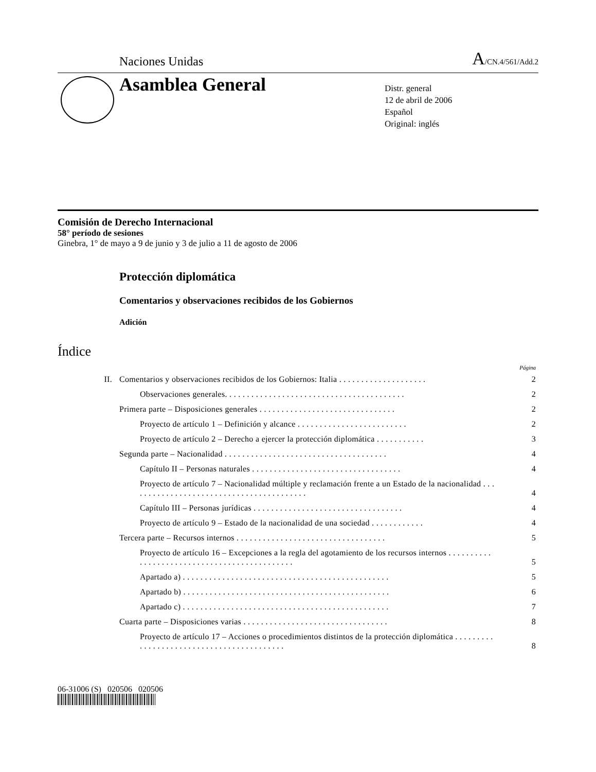Naciones Unidas A/CN.4/561/Add.2
Asamblea General
Distr. general
12 de abril de 2006
Español
Original: inglés
Comisión de Derecho Internacional
58° período de sesiones
Ginebra, 1° de mayo a 9 de junio y 3 de julio a 11 de agosto de 2006
Protección diplomática
Comentarios y observaciones recibidos de los Gobiernos
Adición
Índice
Página
II. Comentarios y observaciones recibidos de los Gobiernos: Italia . . . . . . . . . . . . . . . . . . . . 2
Observaciones generales. . . . . . . . . . . . . . . . . . . . . . . . . . . . . . . . . . . . . . . . . 2
Primera parte – Disposiciones generales . . . . . . . . . . . . . . . . . . . . . . . . . . . . . . . 2
Proyecto de artículo 1 – Definición y alcance . . . . . . . . . . . . . . . . . . . . . . . . . 2
Proyecto de artículo 2 – Derecho a ejercer la protección diplomática . . . . . . . . . . . 3
Segunda parte – Nacionalidad . . . . . . . . . . . . . . . . . . . . . . . . . . . . . . . . . . . . . 4
Capítulo II – Personas naturales . . . . . . . . . . . . . . . . . . . . . . . . . . . . . . . . . . 4
Proyecto de artículo 7 – Nacionalidad múltiple y reclamación frente a un Estado de la nacionalidad . . . . . . . . . . . . . . . . . . . . . . . . . . . . . . . . . . . . . . . . . 4
Capítulo III – Personas jurídicas . . . . . . . . . . . . . . . . . . . . . . . . . . . . . . . . . . 4
Proyecto de artículo 9 – Estado de la nacionalidad de una sociedad . . . . . . . . . . . . 4
Tercera parte – Recursos internos . . . . . . . . . . . . . . . . . . . . . . . . . . . . . . . . . . 5
Proyecto de artículo 16 – Excepciones a la regla del agotamiento de los recursos internos . . . . . . . . . . . . . . . . . . . . . . . . . . . . . . . . . . . . . . . . . . . . . 5
Apartado a) . . . . . . . . . . . . . . . . . . . . . . . . . . . . . . . . . . . . . . . . . . . . . . . 5
Apartado b) . . . . . . . . . . . . . . . . . . . . . . . . . . . . . . . . . . . . . . . . . . . . . . . 6
Apartado c) . . . . . . . . . . . . . . . . . . . . . . . . . . . . . . . . . . . . . . . . . . . . . . . 7
Cuarta parte – Disposiciones varias . . . . . . . . . . . . . . . . . . . . . . . . . . . . . . . . . 8
Proyecto de artículo 17 – Acciones o procedimientos distintos de la protección diplomática . . . . . . . . . . . . . . . . . . . . . . . . . . . . . . . . . . . . . . . . . . 8
06-31006 (S) 020506 020506